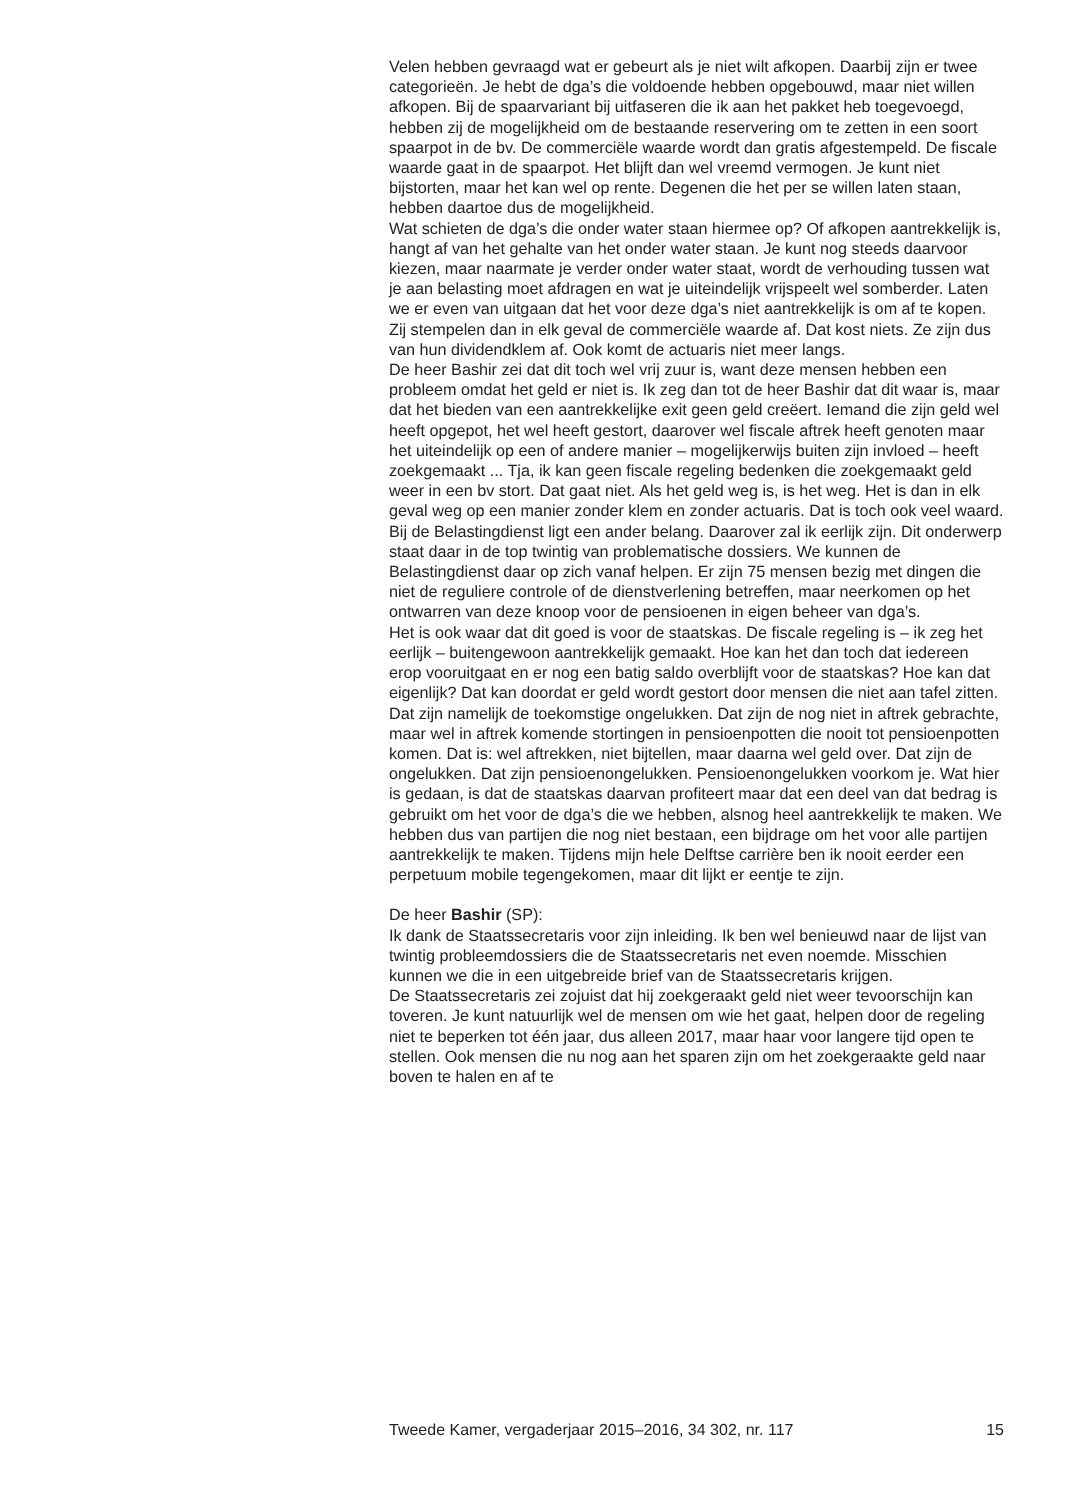Velen hebben gevraagd wat er gebeurt als je niet wilt afkopen. Daarbij zijn er twee categorieën. Je hebt de dga’s die voldoende hebben opgebouwd, maar niet willen afkopen. Bij de spaarvariant bij uitfaseren die ik aan het pakket heb toegevoegd, hebben zij de mogelijkheid om de bestaande reservering om te zetten in een soort spaarpot in de bv. De commerciële waarde wordt dan gratis afgestempeld. De fiscale waarde gaat in de spaarpot. Het blijft dan wel vreemd vermogen. Je kunt niet bijstorten, maar het kan wel op rente. Degenen die het per se willen laten staan, hebben daartoe dus de mogelijkheid.
Wat schieten de dga’s die onder water staan hiermee op? Of afkopen aantrekkelijk is, hangt af van het gehalte van het onder water staan. Je kunt nog steeds daarvoor kiezen, maar naarmate je verder onder water staat, wordt de verhouding tussen wat je aan belasting moet afdragen en wat je uiteindelijk vrijspeelt wel somberder. Laten we er even van uitgaan dat het voor deze dga’s niet aantrekkelijk is om af te kopen. Zij stempelen dan in elk geval de commerciële waarde af. Dat kost niets. Ze zijn dus van hun dividendklem af. Ook komt de actuaris niet meer langs.
De heer Bashir zei dat dit toch wel vrij zuur is, want deze mensen hebben een probleem omdat het geld er niet is. Ik zeg dan tot de heer Bashir dat dit waar is, maar dat het bieden van een aantrekkelijke exit geen geld creëert. Iemand die zijn geld wel heeft opgepot, het wel heeft gestort, daarover wel fiscale aftrek heeft genoten maar het uiteindelijk op een of andere manier – mogelijkerwijs buiten zijn invloed – heeft zoekgemaakt ... Tja, ik kan geen fiscale regeling bedenken die zoekgemaakt geld weer in een bv stort. Dat gaat niet. Als het geld weg is, is het weg. Het is dan in elk geval weg op een manier zonder klem en zonder actuaris. Dat is toch ook veel waard.
Bij de Belastingdienst ligt een ander belang. Daarover zal ik eerlijk zijn. Dit onderwerp staat daar in de top twintig van problematische dossiers. We kunnen de Belastingdienst daar op zich vanaf helpen. Er zijn 75 mensen bezig met dingen die niet de reguliere controle of de dienstverlening betreffen, maar neerkomen op het ontwarren van deze knoop voor de pensioenen in eigen beheer van dga’s.
Het is ook waar dat dit goed is voor de staatskas. De fiscale regeling is – ik zeg het eerlijk – buitengewoon aantrekkelijk gemaakt. Hoe kan het dan toch dat iedereen erop vooruitgaat en er nog een batig saldo overblijft voor de staatskas? Hoe kan dat eigenlijk? Dat kan doordat er geld wordt gestort door mensen die niet aan tafel zitten. Dat zijn namelijk de toekomstige ongelukken. Dat zijn de nog niet in aftrek gebrachte, maar wel in aftrek komende stortingen in pensioenpotten die nooit tot pensioenpotten komen. Dat is: wel aftrekken, niet bijtellen, maar daarna wel geld over. Dat zijn de ongelukken. Dat zijn pensioenongelukken. Pensioenongelukken voorkom je. Wat hier is gedaan, is dat de staatskas daarvan profiteert maar dat een deel van dat bedrag is gebruikt om het voor de dga’s die we hebben, alsnog heel aantrekkelijk te maken. We hebben dus van partijen die nog niet bestaan, een bijdrage om het voor alle partijen aantrekkelijk te maken. Tijdens mijn hele Delftse carrière ben ik nooit eerder een perpetuum mobile tegengekomen, maar dit lijkt er eentje te zijn.
De heer Bashir (SP):
Ik dank de Staatssecretaris voor zijn inleiding. Ik ben wel benieuwd naar de lijst van twintig probleemdossiers die de Staatssecretaris net even noemde. Misschien kunnen we die in een uitgebreide brief van de Staatssecretaris krijgen.
De Staatssecretaris zei zojuist dat hij zoekgeraakt geld niet weer tevoorschijn kan toveren. Je kunt natuurlijk wel de mensen om wie het gaat, helpen door de regeling niet te beperken tot één jaar, dus alleen 2017, maar haar voor langere tijd open te stellen. Ook mensen die nu nog aan het sparen zijn om het zoekgeraakte geld naar boven te halen en af te
Tweede Kamer, vergaderjaar 2015–2016, 34 302, nr. 117 15